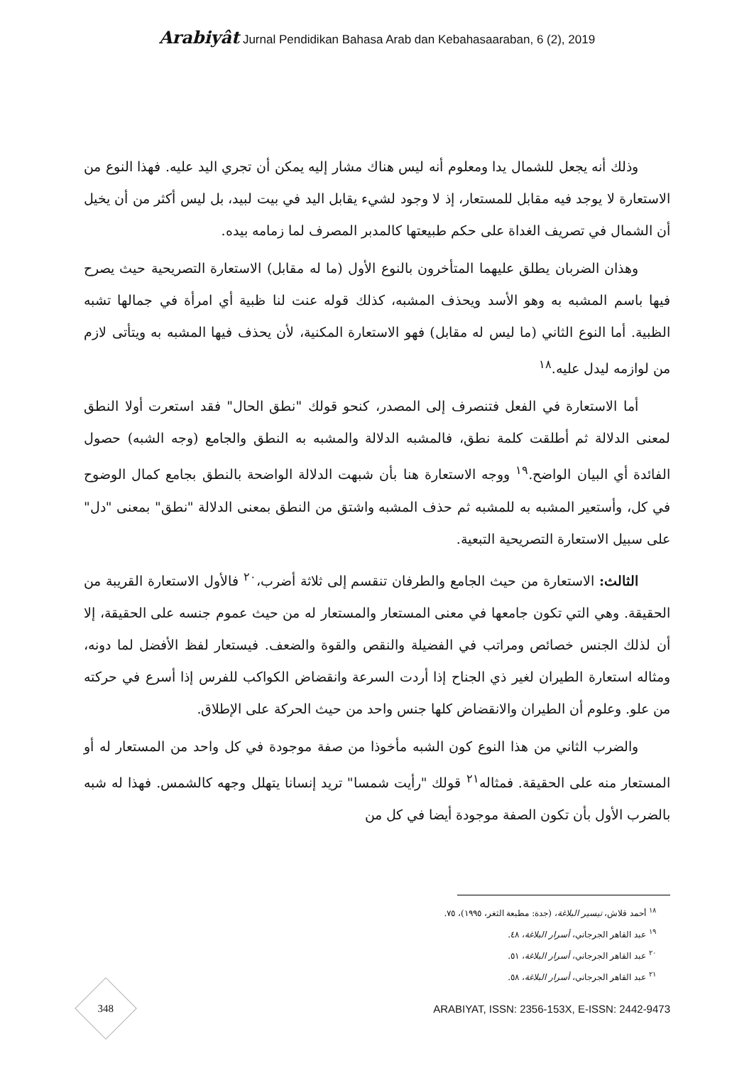Arabiyât Jurnal Pendidikan Bahasa Arab dan Kebahasaaraban, 6 (2), 2019
وذلك أنه يجعل للشمال يدا ومعلوم أنه ليس هناك مشار إليه يمكن أن تجري اليد عليه. فهذا النوع من الاستعارة لا يوجد فيه مقابل للمستعار، إذ لا وجود لشيء يقابل اليد في بيت لبيد، بل ليس أكثر من أن يخيل أن الشمال في تصريف الغداة على حكم طبيعتها كالمدبر المصرف لما زمامه بيده.
وهذان الضربان يطلق عليهما المتأخرون بالنوع الأول (ما له مقابل) الاستعارة التصريحية حيث يصرح فيها باسم المشبه به وهو الأسد ويحذف المشبه، كذلك قوله عنت لنا ظبية أي امرأة في جمالها تشبه الظبية. أما النوع الثاني (ما ليس له مقابل) فهو الاستعارة المكنية، لأن يحذف فيها المشبه به ويتأتى لازم من لوازمه ليدل عليه.<sup>١٨</sup>
أما الاستعارة في الفعل فتنصرف إلى المصدر، كنحو قولك "نطق الحال" فقد استعرت أولا النطق لمعنى الدلالة ثم أطلقت كلمة نطق، فالمشبه الدلالة والمشبه به النطق والجامع (وجه الشبه) حصول الفائدة أي البيان الواضح.<sup>١٩</sup> ووجه الاستعارة هنا بأن شبهت الدلالة الواضحة بالنطق بجامع كمال الوضوح في كل، وأستعير المشبه به للمشبه ثم حذف المشبه واشتق من النطق بمعنى الدلالة "نطق" بمعنى "دل" على سبيل الاستعارة التصريحية التبعية.
الثالث: الاستعارة من حيث الجامع والطرفان تنقسم إلى ثلاثة أضرب،<sup>٢٠</sup> فالأول الاستعارة القريبة من الحقيقة. وهي التي تكون جامعها في معنى المستعار والمستعار له من حيث عموم جنسه على الحقيقة، إلا أن لذلك الجنس خصائص ومراتب في الفضيلة والنقص والقوة والضعف. فيستعار لفظ الأفضل لما دونه، ومثاله استعارة الطيران لغير ذي الجناح إذا أردت السرعة وانقضاض الكواكب للفرس إذا أسرع في حركته من علو. وعلوم أن الطيران والانقضاض كلها جنس واحد من حيث الحركة على الإطلاق.
والضرب الثاني من هذا النوع كون الشبه مأخوذا من صفة موجودة في كل واحد من المستعار له أو المستعار منه على الحقيقة. فمثاله<sup>٢١</sup> قولك "رأيت شمسا" تريد إنسانا يتهلل وجهه كالشمس. فهذا له شبه بالضرب الأول بأن تكون الصفة موجودة أيضا في كل من
<sup>١٨</sup> أحمد قلاش، تيسير البلاغة، (جدة: مطبعة الثغر، ١٩٩٥)، ٧٥.
<sup>١٩</sup> عبد القاهر الجرجاني، أسرار البلاغة، ٤٨.
<sup>٢٠</sup> عبد القاهر الجرجاني، أسرار البلاغة، ٥١.
<sup>٢١</sup> عبد القاهر الجرجاني، أسرار البلاغة، ٥٨.
348
ARABIYAT, ISSN: 2356-153X, E-ISSN: 2442-9473